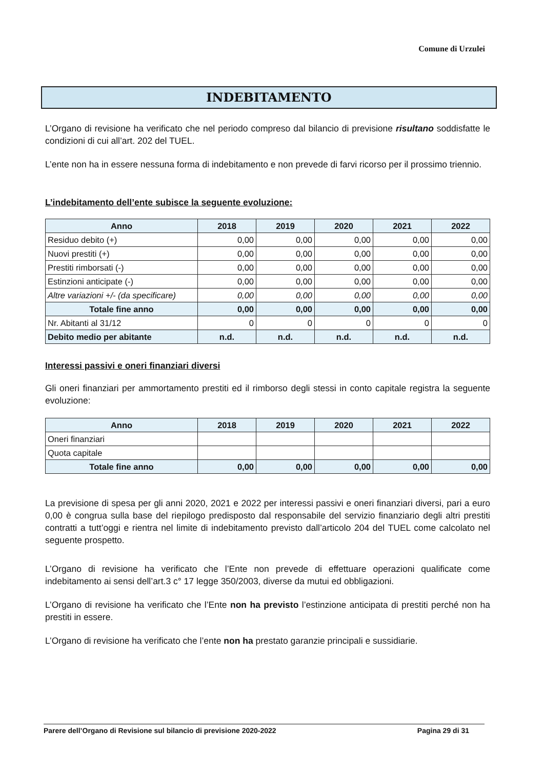Comune di Urzulei
INDEBITAMENTO
L’Organo di revisione ha verificato che nel periodo compreso dal bilancio di previsione risultano soddisfatte le condizioni di cui all’art. 202 del TUEL.
L’ente non ha in essere nessuna forma di indebitamento e non prevede di farvi ricorso per il prossimo triennio.
L’indebitamento dell’ente subisce la seguente evoluzione:
| Anno | 2018 | 2019 | 2020 | 2021 | 2022 |
| --- | --- | --- | --- | --- | --- |
| Residuo debito (+) | 0,00 | 0,00 | 0,00 | 0,00 | 0,00 |
| Nuovi prestiti (+) | 0,00 | 0,00 | 0,00 | 0,00 | 0,00 |
| Prestiti rimborsati (-) | 0,00 | 0,00 | 0,00 | 0,00 | 0,00 |
| Estinzioni anticipate (-) | 0,00 | 0,00 | 0,00 | 0,00 | 0,00 |
| Altre variazioni +/- (da specificare) | 0,00 | 0,00 | 0,00 | 0,00 | 0,00 |
| Totale fine anno | 0,00 | 0,00 | 0,00 | 0,00 | 0,00 |
| Nr. Abitanti al 31/12 | 0 | 0 | 0 | 0 | 0 |
| Debito medio per abitante | n.d. | n.d. | n.d. | n.d. | n.d. |
Interessi passivi e oneri finanziari diversi
Gli oneri finanziari per ammortamento prestiti ed il rimborso degli stessi in conto capitale registra la seguente evoluzione:
| Anno | 2018 | 2019 | 2020 | 2021 | 2022 |
| --- | --- | --- | --- | --- | --- |
| Oneri finanziari | | | | | |
| Quota capitale | | | | | |
| Totale fine anno | 0,00 | 0,00 | 0,00 | 0,00 | 0,00 |
La previsione di spesa per gli anni 2020, 2021 e 2022 per interessi passivi e oneri finanziari diversi, pari a euro 0,00 è congrua sulla base del riepilogo predisposto dal responsabile del servizio finanziario degli altri prestiti contratti a tutt’oggi e rientra nel limite di indebitamento previsto dall’articolo 204 del TUEL come calcolato nel seguente prospetto.
L’Organo di revisione ha verificato che l’Ente non prevede di effettuare operazioni qualificate come indebitamento ai sensi dell’art.3 c° 17 legge 350/2003, diverse da mutui ed obbligazioni.
L’Organo di revisione ha verificato che l’Ente non ha previsto l’estinzione anticipata di prestiti perché non ha prestiti in essere.
L’Organo di revisione ha verificato che l’ente non ha prestato garanzie principali e sussidiarie.
Parere dell’Organo di Revisione sul bilancio di previsione 2020-2022 Pagina 29 di 31